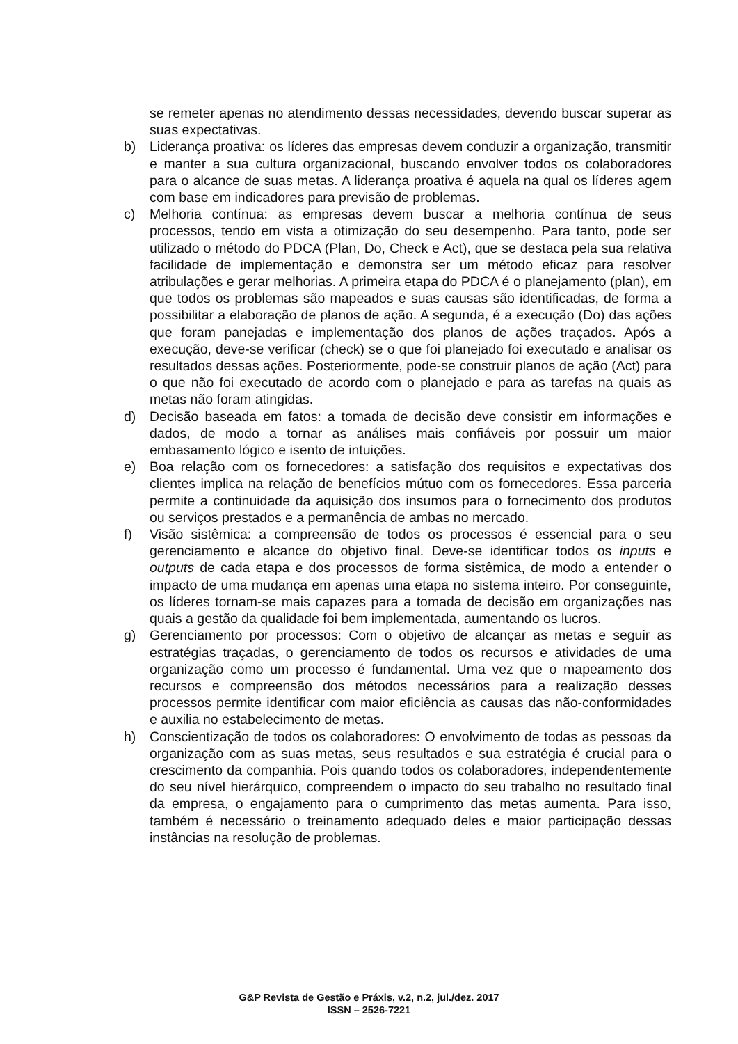se remeter apenas no atendimento dessas necessidades, devendo buscar superar as suas expectativas.
b) Liderança proativa: os líderes das empresas devem conduzir a organização, transmitir e manter a sua cultura organizacional, buscando envolver todos os colaboradores para o alcance de suas metas. A liderança proativa é aquela na qual os líderes agem com base em indicadores para previsão de problemas.
c) Melhoria contínua: as empresas devem buscar a melhoria contínua de seus processos, tendo em vista a otimização do seu desempenho. Para tanto, pode ser utilizado o método do PDCA (Plan, Do, Check e Act), que se destaca pela sua relativa facilidade de implementação e demonstra ser um método eficaz para resolver atribulações e gerar melhorias. A primeira etapa do PDCA é o planejamento (plan), em que todos os problemas são mapeados e suas causas são identificadas, de forma a possibilitar a elaboração de planos de ação. A segunda, é a execução (Do) das ações que foram panejadas e implementação dos planos de ações traçados. Após a execução, deve-se verificar (check) se o que foi planejado foi executado e analisar os resultados dessas ações. Posteriormente, pode-se construir planos de ação (Act) para o que não foi executado de acordo com o planejado e para as tarefas na quais as metas não foram atingidas.
d) Decisão baseada em fatos: a tomada de decisão deve consistir em informações e dados, de modo a tornar as análises mais confiáveis por possuir um maior embasamento lógico e isento de intuições.
e) Boa relação com os fornecedores: a satisfação dos requisitos e expectativas dos clientes implica na relação de benefícios mútuo com os fornecedores. Essa parceria permite a continuidade da aquisição dos insumos para o fornecimento dos produtos ou serviços prestados e a permanência de ambas no mercado.
f) Visão sistêmica: a compreensão de todos os processos é essencial para o seu gerenciamento e alcance do objetivo final. Deve-se identificar todos os inputs e outputs de cada etapa e dos processos de forma sistêmica, de modo a entender o impacto de uma mudança em apenas uma etapa no sistema inteiro. Por conseguinte, os líderes tornam-se mais capazes para a tomada de decisão em organizações nas quais a gestão da qualidade foi bem implementada, aumentando os lucros.
g) Gerenciamento por processos: Com o objetivo de alcançar as metas e seguir as estratégias traçadas, o gerenciamento de todos os recursos e atividades de uma organização como um processo é fundamental. Uma vez que o mapeamento dos recursos e compreensão dos métodos necessários para a realização desses processos permite identificar com maior eficiência as causas das não-conformidades e auxilia no estabelecimento de metas.
h) Conscientização de todos os colaboradores: O envolvimento de todas as pessoas da organização com as suas metas, seus resultados e sua estratégia é crucial para o crescimento da companhia. Pois quando todos os colaboradores, independentemente do seu nível hierárquico, compreendem o impacto do seu trabalho no resultado final da empresa, o engajamento para o cumprimento das metas aumenta. Para isso, também é necessário o treinamento adequado deles e maior participação dessas instâncias na resolução de problemas.
G&P Revista de Gestão e Práxis, v.2, n.2, jul./dez. 2017
ISSN – 2526-7221